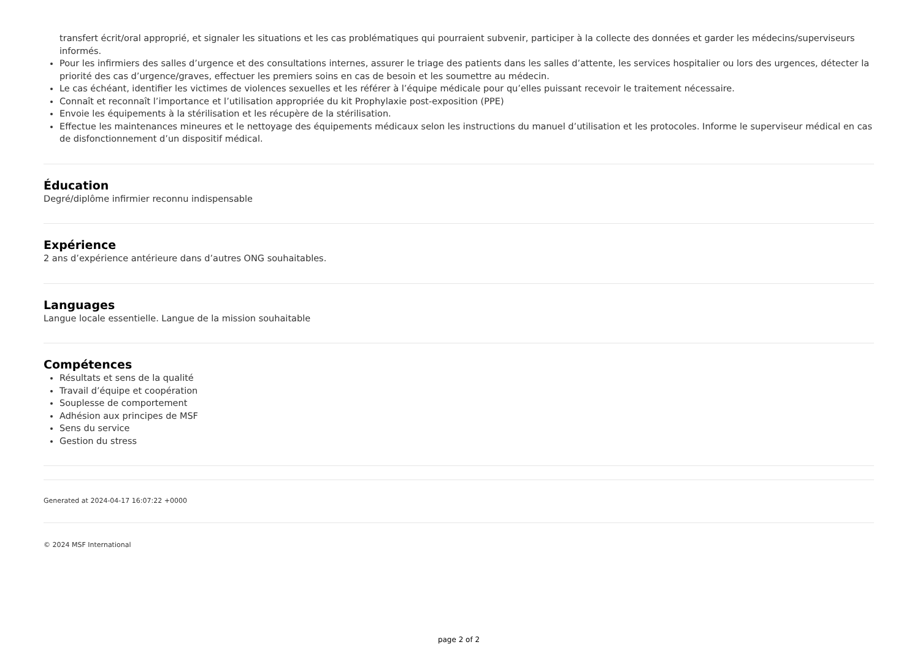transfert écrit/oral approprié, et signaler les situations et les cas problématiques qui pourraient subvenir, participer à la collecte des données et garder les médecins/superviseurs informés.
Pour les infirmiers des salles d’urgence et des consultations internes, assurer le triage des patients dans les salles d’attente, les services hospitalier ou lors des urgences, détecter la priorité des cas d’urgence/graves, effectuer les premiers soins en cas de besoin et les soumettre au médecin.
Le cas échéant, identifier les victimes de violences sexuelles et les référer à l’équipe médicale pour qu’elles puissant recevoir le traitement nécessaire.
Connaît et reconnaît l’importance et l’utilisation appropriée du kit Prophylaxie post-exposition (PPE)
Envoie les équipements à la stérilisation et les récupère de la stérilisation.
Effectue les maintenances mineures et le nettoyage des équipements médicaux selon les instructions du manuel d’utilisation et les protocoles. Informe le superviseur médical en cas de disfonctionnement d’un dispositif médical.
Éducation
Degré/diplôme infirmier reconnu indispensable
Expérience
2 ans d’expérience antérieure dans d’autres ONG souhaitables.
Languages
Langue locale essentielle. Langue de la mission souhaitable
Compétences
Résultats et sens de la qualité
Travail d’équipe et coopération
Souplesse de comportement
Adhésion aux principes de MSF
Sens du service
Gestion du stress
Generated at 2024-04-17 16:07:22 +0000
© 2024 MSF International
page 2 of 2